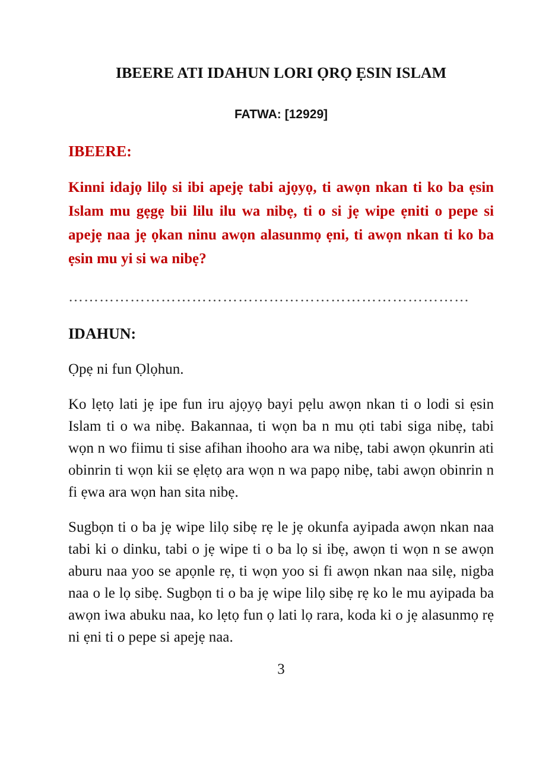IBEERE ATI IDAHUN LORI ỌRỌ ẸSIN ISLAM
FATWA: [12929]
IBEERE:
Kinni idajọ lilọ si ibi apejẹ tabi ajọyọ, ti awọn nkan ti ko ba ẹsin Islam mu gẹgẹ bii lilu ilu wa nibẹ, ti o si jẹ wipe ẹniti o pepe si apejẹ naa jẹ ọkan ninu awọn alasunmọ ẹni, ti awọn nkan ti ko ba ẹsin mu yi si wa nibẹ?
……………………………………………………………………
IDAHUN:
Ọpẹ ni fun Ọlọhun.
Ko lẹtọ lati jẹ ipe fun iru ajọyọ bayi pẹlu awọn nkan ti o lodi si ẹsin Islam ti o wa nibẹ. Bakannaa, ti wọn ba n mu ọti tabi siga nibẹ, tabi wọn n wo fiimu ti sise afihan ihooho ara wa nibẹ, tabi awọn ọkunrin ati obinrin ti wọn kii se ẹlẹtọ ara wọn n wa papọ nibẹ, tabi awọn obinrin n fi ẹwa ara wọn han sita nibẹ.
Sugbọn ti o ba jẹ wipe lilọ sibẹ rẹ le jẹ okunfa ayipada awọn nkan naa tabi ki o dinku, tabi o jẹ wipe ti o ba lọ si ibẹ, awọn ti wọn n se awọn aburu naa yoo se apọnle rẹ, ti wọn yoo si fi awọn nkan naa silẹ, nigba naa o le lọ sibẹ. Sugbọn ti o ba jẹ wipe lilọ sibẹ rẹ ko le mu ayipada ba awọn iwa abuku naa, ko lẹtọ fun ọ lati lọ rara, koda ki o jẹ alasunmọ rẹ ni ẹni ti o pepe si apejẹ naa.
3